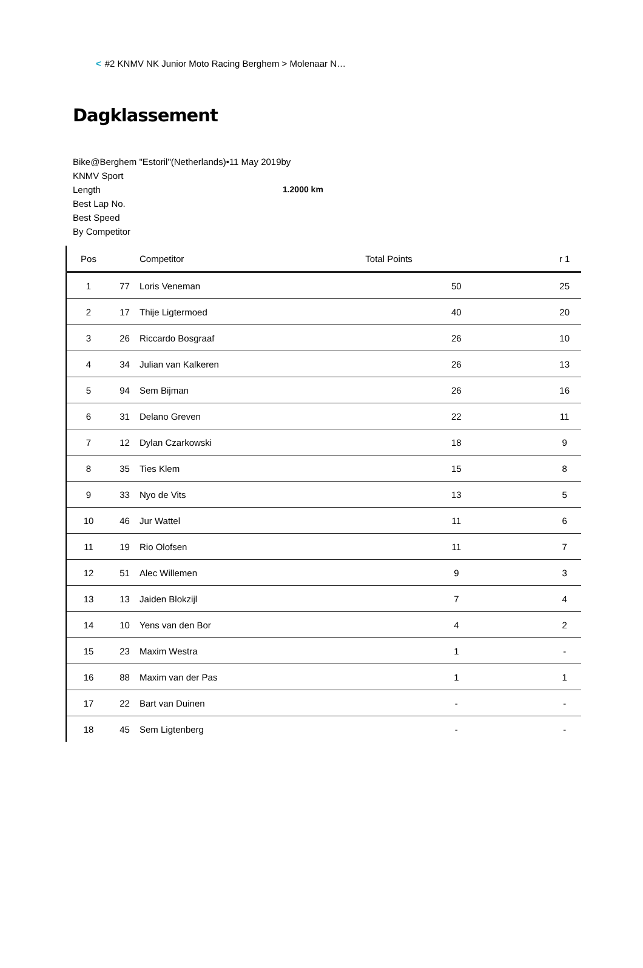< #2 KNMV NK Junior Moto Racing Berghem > Molenaar N…
Dagklassement
Bike@Berghem "Estoril"(Netherlands)•11 May 2019by
KNMV Sport
Length 1.2000 km
Best Lap No.
Best Speed
By Competitor
| Pos | | Competitor | Total Points | r 1 |
| --- | --- | --- | --- | --- |
| 1 | 77 | Loris Veneman | 50 | 25 |
| 2 | 17 | Thije Ligtermoed | 40 | 20 |
| 3 | 26 | Riccardo Bosgraaf | 26 | 10 |
| 4 | 34 | Julian van Kalkeren | 26 | 13 |
| 5 | 94 | Sem Bijman | 26 | 16 |
| 6 | 31 | Delano Greven | 22 | 11 |
| 7 | 12 | Dylan Czarkowski | 18 | 9 |
| 8 | 35 | Ties Klem | 15 | 8 |
| 9 | 33 | Nyo de Vits | 13 | 5 |
| 10 | 46 | Jur Wattel | 11 | 6 |
| 11 | 19 | Rio Olofsen | 11 | 7 |
| 12 | 51 | Alec Willemen | 9 | 3 |
| 13 | 13 | Jaiden Blokzijl | 7 | 4 |
| 14 | 10 | Yens van den Bor | 4 | 2 |
| 15 | 23 | Maxim Westra | 1 | - |
| 16 | 88 | Maxim van der Pas | 1 | 1 |
| 17 | 22 | Bart van Duinen | - | - |
| 18 | 45 | Sem Ligtenberg | - | - |